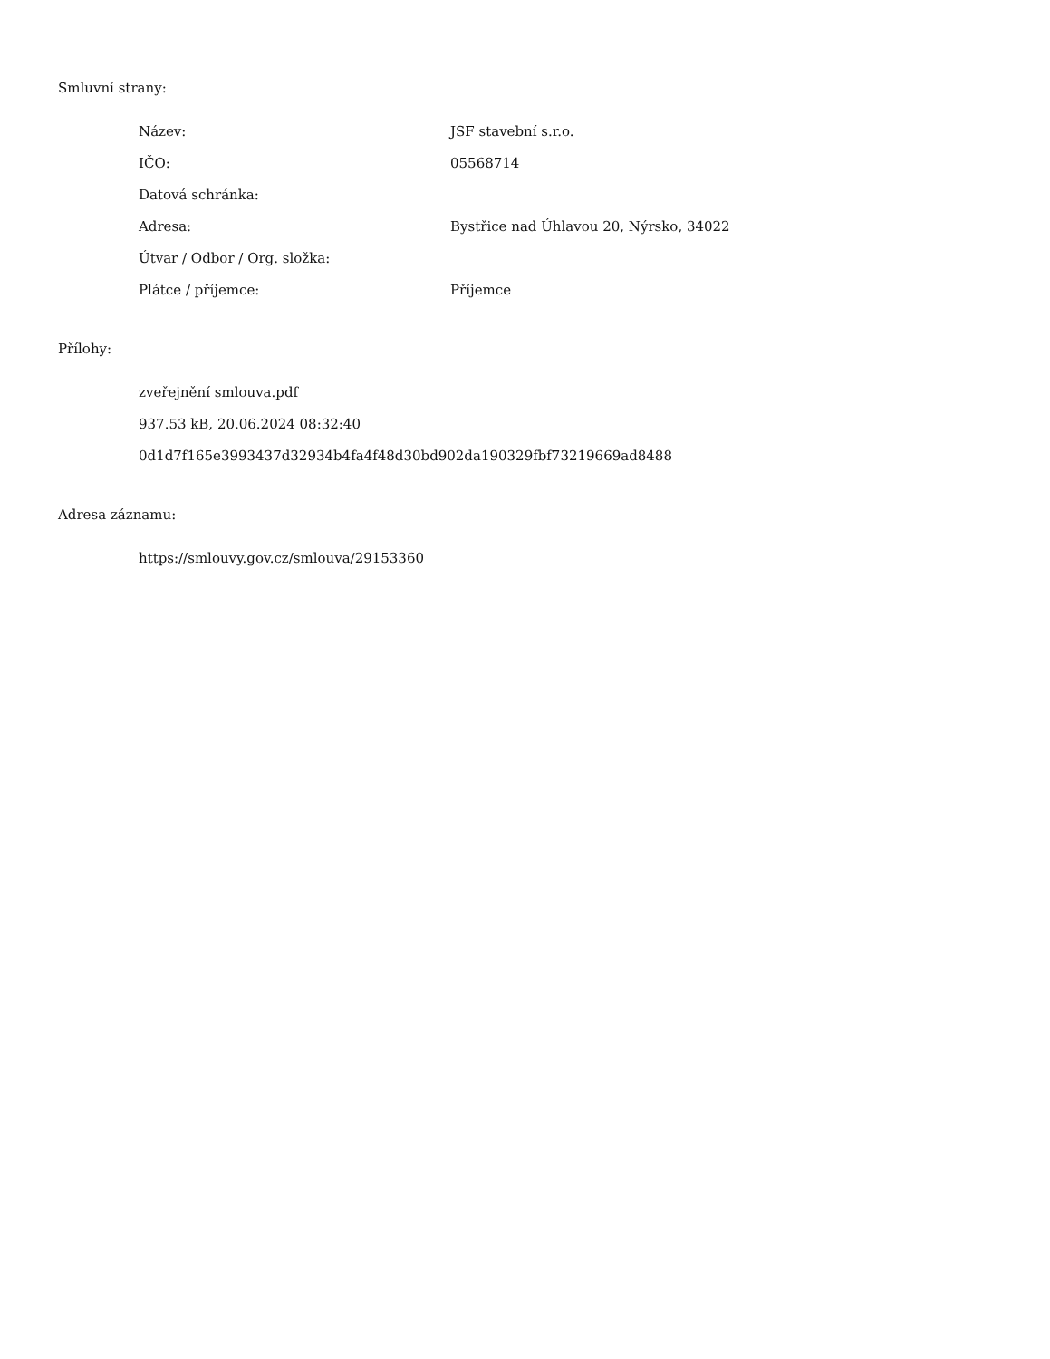Smluvní strany:
| Název: | JSF stavební s.r.o. |
| IČO: | 05568714 |
| Datová schránka: | |
| Adresa: | Bystřice nad Úhlavou 20, Nýrsko, 34022 |
| Útvar / Odbor / Org. složka: | |
| Plátce / příjemce: | Příjemce |
Přílohy:
zveřejnění smlouva.pdf
937.53 kB, 20.06.2024 08:32:40
0d1d7f165e3993437d32934b4fa4f48d30bd902da190329fbf73219669ad8488
Adresa záznamu:
https://smlouvy.gov.cz/smlouva/29153360